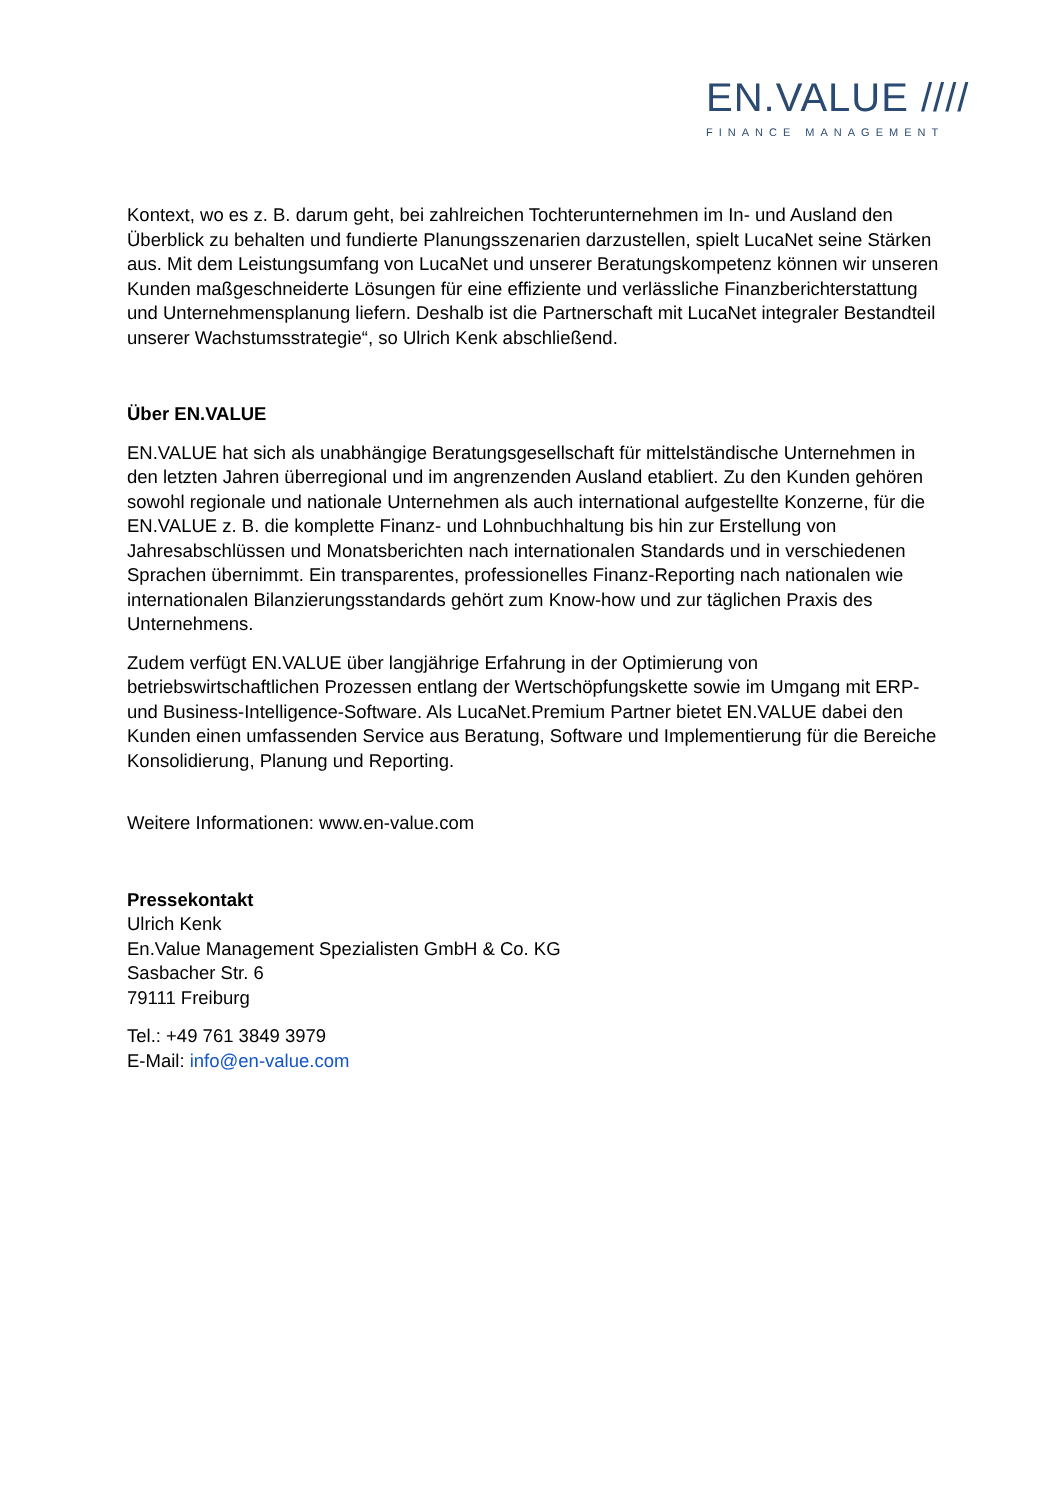EN.VALUE ////
FINANCE MANAGEMENT
Kontext, wo es z. B. darum geht, bei zahlreichen Tochterunternehmen im In- und Ausland den Überblick zu behalten und fundierte Planungsszenarien darzustellen, spielt LucaNet seine Stärken aus. Mit dem Leistungsumfang von LucaNet und unserer Beratungskompetenz können wir unseren Kunden maßgeschneiderte Lösungen für eine effiziente und verlässliche Finanzberichterstattung und Unternehmensplanung liefern. Deshalb ist die Partnerschaft mit LucaNet integraler Bestandteil unserer Wachstumsstrategie“, so Ulrich Kenk abschließend.
Über EN.VALUE
EN.VALUE hat sich als unabhängige Beratungsgesellschaft für mittelständische Unternehmen in den letzten Jahren überregional und im angrenzenden Ausland etabliert. Zu den Kunden gehören sowohl regionale und nationale Unternehmen als auch international aufgestellte Konzerne, für die EN.VALUE z. B. die komplette Finanz- und Lohnbuchhaltung bis hin zur Erstellung von Jahresabschlüssen und Monatsberichten nach internationalen Standards und in verschiedenen Sprachen übernimmt. Ein transparentes, professionelles Finanz-Reporting nach nationalen wie internationalen Bilanzierungsstandards gehört zum Know-how und zur täglichen Praxis des Unternehmens.
Zudem verfügt EN.VALUE über langjährige Erfahrung in der Optimierung von betriebswirtschaftlichen Prozessen entlang der Wertschöpfungskette sowie im Umgang mit ERP- und Business-Intelligence-Software. Als LucaNet.Premium Partner bietet EN.VALUE dabei den Kunden einen umfassenden Service aus Beratung, Software und Implementierung für die Bereiche Konsolidierung, Planung und Reporting.
Weitere Informationen: www.en-value.com
Pressekontakt
Ulrich Kenk
En.Value Management Spezialisten GmbH & Co. KG
Sasbacher Str. 6
79111 Freiburg
Tel.: +49 761 3849 3979
E-Mail: info@en-value.com